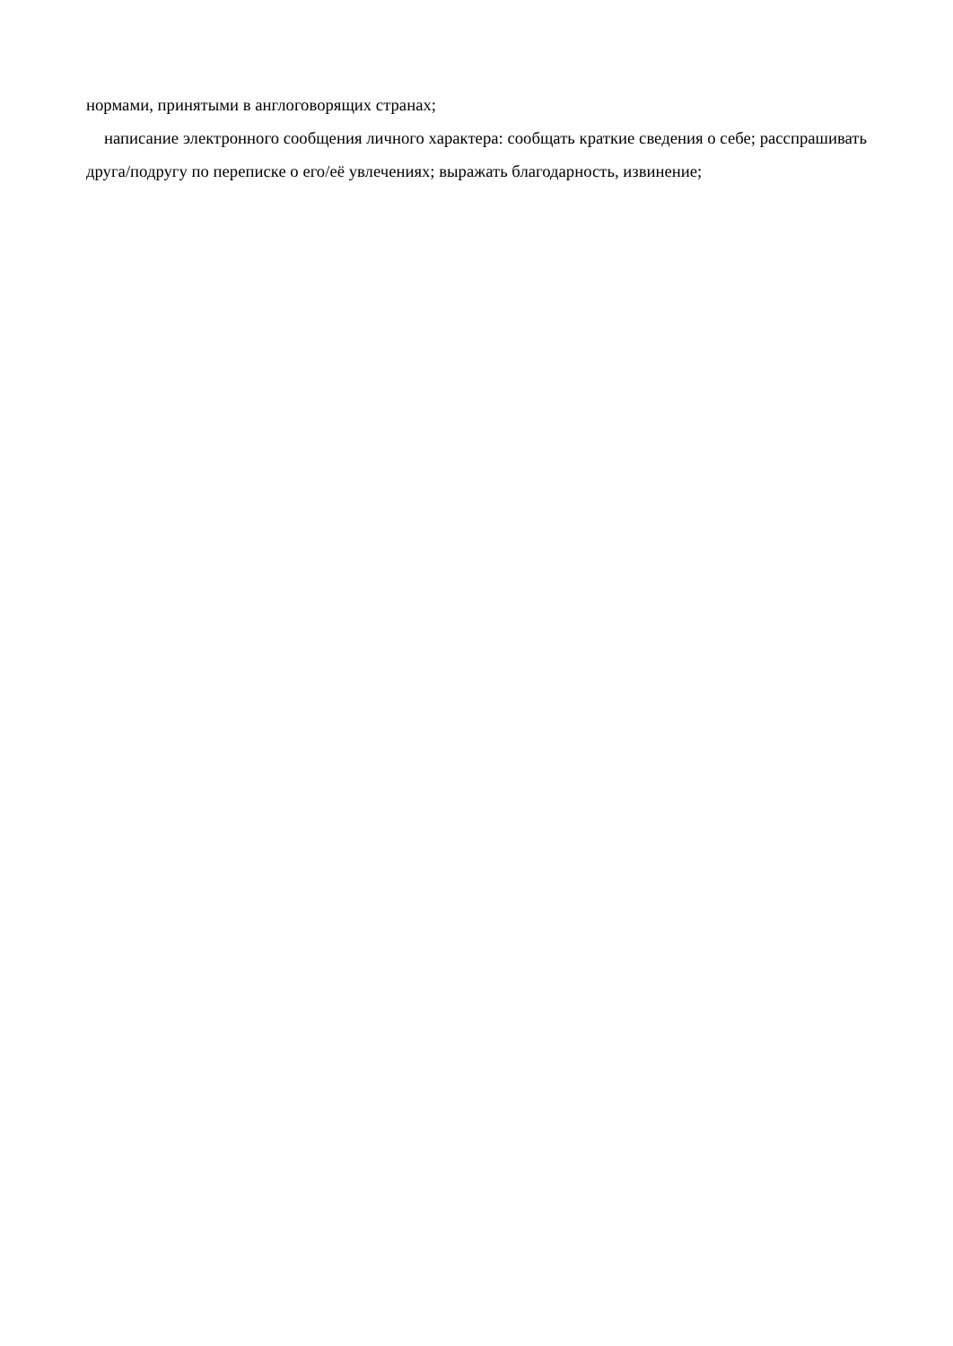нормами, принятыми в англоговорящих странах;
написание электронного сообщения личного характера: сообщать краткие сведения о себе; расспрашивать друга/подругу по переписке о его/её увлечениях; выражать благодарность, извинение;